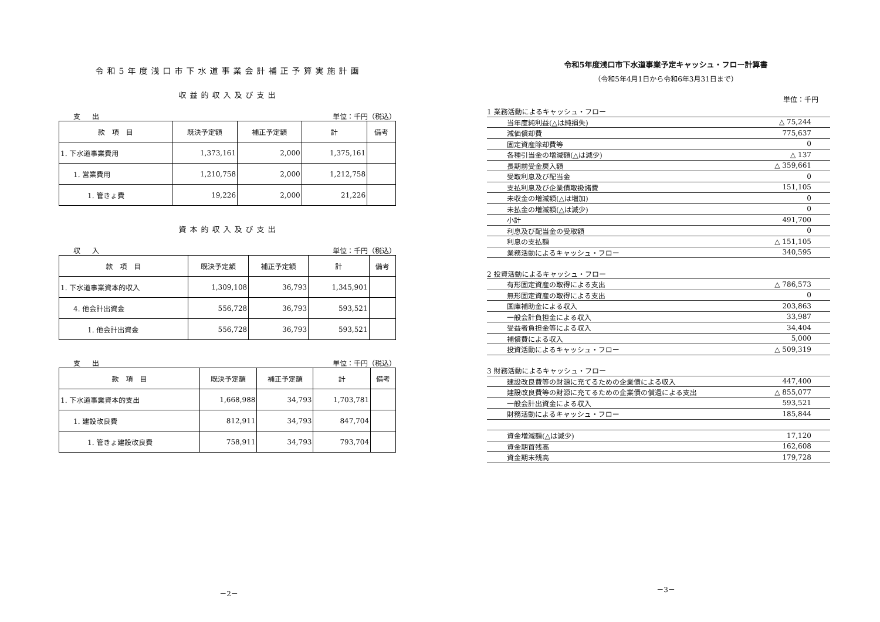令和5年度浅口市下水道事業会計補正予算実施計画
収益的収入及び支出
支出 単位：千円（税込）
| 款 項 目 | 既決予定額 | 補正予定額 | 計 | 備考 |
| --- | --- | --- | --- | --- |
| 1. 下水道事業費用 | 1,373,161 | 2,000 | 1,375,161 | |
| 1. 営業費用 | 1,210,758 | 2,000 | 1,212,758 | |
| 1. 管きょ費 | 19,226 | 2,000 | 21,226 | |
資本的収入及び支出
収入 単位：千円（税込）
| 款 項 目 | 既決予定額 | 補正予定額 | 計 | 備考 |
| --- | --- | --- | --- | --- |
| 1. 下水道事業資本的収入 | 1,309,108 | 36,793 | 1,345,901 | |
| 4. 他会計出資金 | 556,728 | 36,793 | 593,521 | |
| 1. 他会計出資金 | 556,728 | 36,793 | 593,521 | |
支出 単位：千円（税込）
| 款 項 目 | 既決予定額 | 補正予定額 | 計 | 備考 |
| --- | --- | --- | --- | --- |
| 1. 下水道事業資本的支出 | 1,668,988 | 34,793 | 1,703,781 | |
| 1. 建設改良費 | 812,911 | 34,793 | 847,704 | |
| 1. 管きょ建設改良費 | 758,911 | 34,793 | 793,704 | |
－2－
令和5年度浅口市下水道事業予定キャッシュ・フロー計算書
（令和5年4月1日から令和6年3月31日まで）
単位：千円
| 1 業務活動によるキャッシュ・フロー | |
| 当年度純利益(△は純損失) | △ 75,244 |
| 減価償却費 | 775,637 |
| 固定資産除却費等 | 0 |
| 各種引当金の増減額(△は減少) | △ 137 |
| 長期前受金戻入額 | △ 359,661 |
| 受取利息及び配当金 | 0 |
| 支払利息及び企業債取扱諸費 | 151,105 |
| 未収金の増減額(△は増加) | 0 |
| 未払金の増減額(△は減少) | 0 |
| 小計 | 491,700 |
| 利息及び配当金の受取額 | 0 |
| 利息の支払額 | △ 151,105 |
| 業務活動によるキャッシュ・フロー | 340,595 |
| 2 投資活動によるキャッシュ・フロー | |
| 有形固定資産の取得による支出 | △ 786,573 |
| 無形固定資産の取得による支出 | 0 |
| 国庫補助金による収入 | 203,863 |
| 一般会計負担金による収入 | 33,987 |
| 受益者負担金等による収入 | 34,404 |
| 補償費による収入 | 5,000 |
| 投資活動によるキャッシュ・フロー | △ 509,319 |
| 3 財務活動によるキャッシュ・フロー | |
| 建設改良費等の財源に充てるための企業債による収入 | 447,400 |
| 建設改良費等の財源に充てるための企業債の償還による支出 | △ 855,077 |
| 一般会計出資金による収入 | 593,521 |
| 財務活動によるキャッシュ・フロー | 185,844 |
| 資金増減額(△は減少) | 17,120 |
| 資金期首残高 | 162,608 |
| 資金期末残高 | 179,728 |
－3－